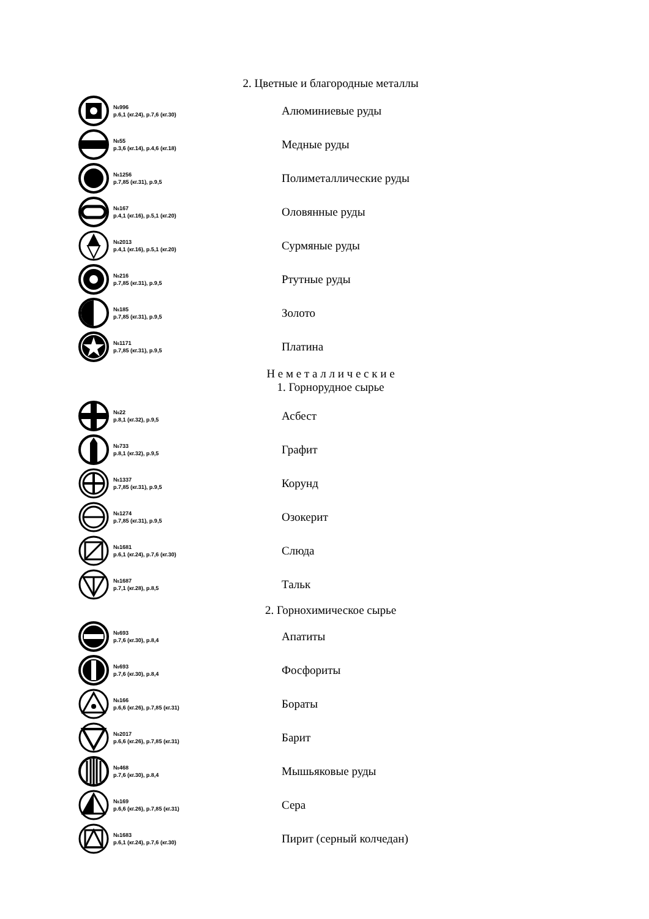2. Цветные и благородные металлы
№996
р.6,1 (кг.24), р.7,6 (кг.30)
Алюминиевые руды
№55
р.3,6 (кг.14), р.4,6 (кг.18)
Медные руды
№1256
р.7,85 (кг.31), р.9,5
Полиметаллические руды
№167
р.4,1 (кг.16), р.5,1 (кг.20)
Оловянные руды
№2013
р.4,1 (кг.16), р.5,1 (кг.20)
Сурмяные руды
№216
р.7,85 (кг.31), р.9,5
Ртутные руды
№185
р.7,85 (кг.31), р.9,5
Золото
№1171
р.7,85 (кг.31), р.9,5
Платина
Н е м е т а л л и ч е с к и е
1. Горнорудное сырье
№22
р.8,1 (кг.32), р.9,5
Асбест
№733
р.8,1 (кг.32), р.9,5
Графит
№1337
р.7,85 (кг.31), р.9,5
Корунд
№1274
р.7,85 (кг.31), р.9,5
Озокерит
№1681
р.6,1 (кг.24), р.7,6 (кг.30)
Слюда
№1687
р.7,1 (кг.28), р.8,5
Тальк
2. Горнохимическое сырье
№693
р.7,6 (кг.30), р.8,4
Апатиты
№693
р.7,6 (кг.30), р.8,4
Фосфориты
№166
р.6,6 (кг.26), р.7,85 (кг.31)
Бораты
№2017
р.6,6 (кг.26), р.7,85 (кг.31)
Барит
№468
р.7,6 (кг.30), р.8,4
Мышьяковые руды
№169
р.6,6 (кг.26), р.7,85 (кг.31)
Сера
№1683
р.6,1 (кг.24), р.7,6 (кг.30)
Пирит (серный колчедан)